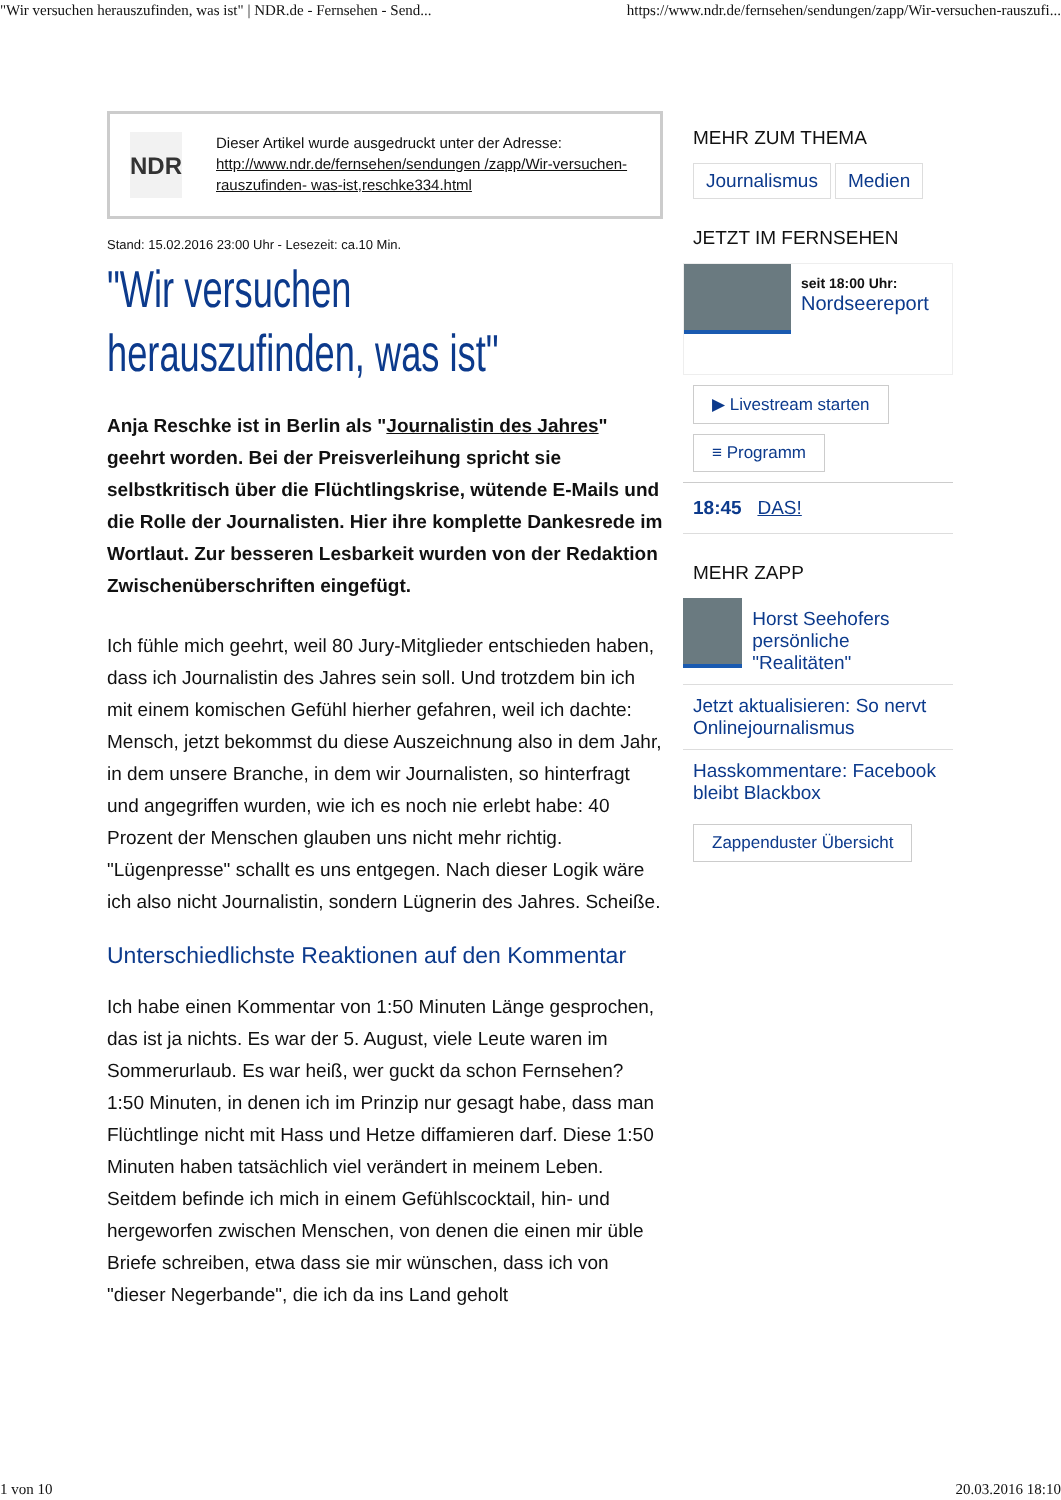"Wir versuchen herauszufinden, was ist" | NDR.de - Fernsehen - Send... https://www.ndr.de/fernsehen/sendungen/zapp/Wir-versuchen-rauszufi...
NDR
Dieser Artikel wurde ausgedruckt unter der Adresse: http://www.ndr.de/fernsehen/sendungen /zapp/Wir-versuchen-rauszufinden- was-ist,reschke334.html
Stand: 15.02.2016 23:00 Uhr - Lesezeit: ca.10 Min.
"Wir versuchen herauszufinden, was ist"
Anja Reschke ist in Berlin als "Journalistin des Jahres" geehrt worden. Bei der Preisverleihung spricht sie selbstkritisch über die Flüchtlingskrise, wütende E-Mails und die Rolle der Journalisten. Hier ihre komplette Dankesrede im Wortlaut. Zur besseren Lesbarkeit wurden von der Redaktion Zwischenüberschriften eingefügt.
Ich fühle mich geehrt, weil 80 Jury-Mitglieder entschieden haben, dass ich Journalistin des Jahres sein soll. Und trotzdem bin ich mit einem komischen Gefühl hierher gefahren, weil ich dachte: Mensch, jetzt bekommst du diese Auszeichnung also in dem Jahr, in dem unsere Branche, in dem wir Journalisten, so hinterfragt und angegriffen wurden, wie ich es noch nie erlebt habe: 40 Prozent der Menschen glauben uns nicht mehr richtig. "Lügenpresse" schallt es uns entgegen. Nach dieser Logik wäre ich also nicht Journalistin, sondern Lügnerin des Jahres. Scheiße.
Unterschiedlichste Reaktionen auf den Kommentar
Ich habe einen Kommentar von 1:50 Minuten Länge gesprochen, das ist ja nichts. Es war der 5. August, viele Leute waren im Sommerurlaub. Es war heiß, wer guckt da schon Fernsehen? 1:50 Minuten, in denen ich im Prinzip nur gesagt habe, dass man Flüchtlinge nicht mit Hass und Hetze diffamieren darf. Diese 1:50 Minuten haben tatsächlich viel verändert in meinem Leben. Seitdem befinde ich mich in einem Gefühlscocktail, hin- und hergeworfen zwischen Menschen, von denen die einen mir üble Briefe schreiben, etwa dass sie mir wünschen, dass ich von "dieser Negerbande", die ich da ins Land geholt
MEHR ZUM THEMA
Journalismus Medien
JETZT IM FERNSEHEN
seit 18:00 Uhr:
Nordseereport
▶ Livestream starten
≡ Programm
18:45 DAS!
MEHR ZAPP
Horst Seehofers persönliche "Realitäten"
Jetzt aktualisieren: So nervt Onlinejournalismus
Hasskommentare: Facebook bleibt Blackbox
Zappenduster Übersicht
1 von 10 20.03.2016 18:10